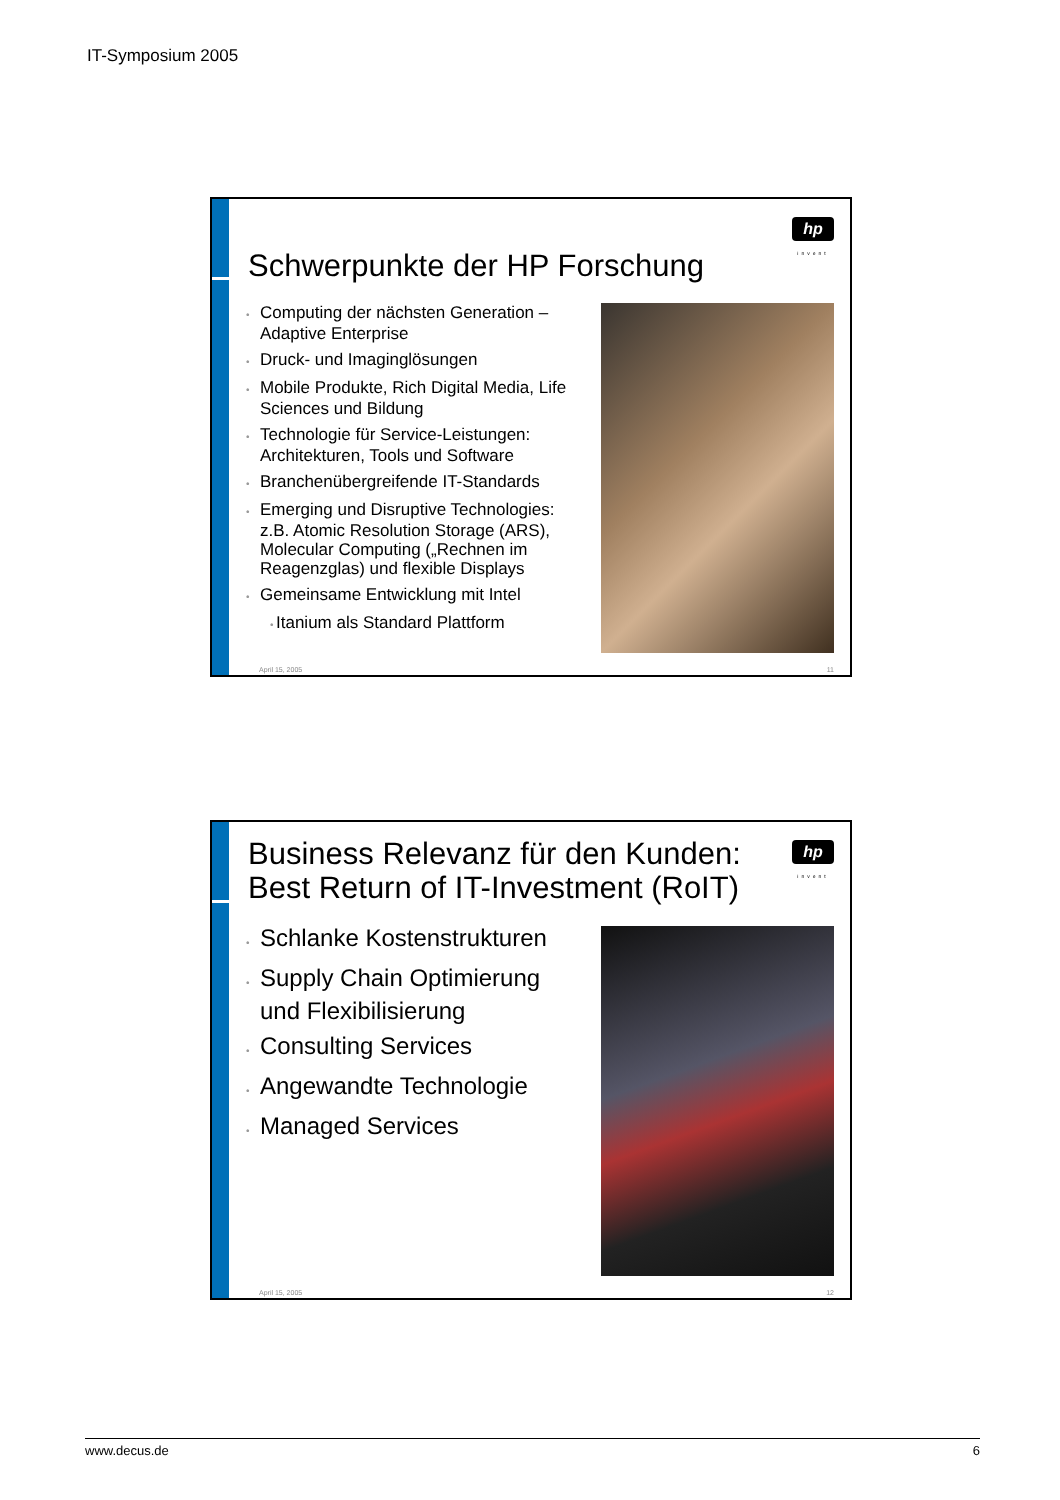IT-Symposium 2005
Schwerpunkte der HP Forschung
hp
invent
• Computing der nächsten Generation – Adaptive Enterprise
• Druck- und Imaginglösungen
• Mobile Produkte, Rich Digital Media, Life Sciences und Bildung
• Technologie für Service-Leistungen: Architekturen, Tools und Software
• Branchenübergreifende IT-Standards
• Emerging und Disruptive Technologies: z.B. Atomic Resolution Storage (ARS), Molecular Computing („Rechnen im Reagenzglas) und flexible Displays
• Gemeinsame Entwicklung mit Intel
• Itanium als Standard Plattform
April 15, 2005 11
Business Relevanz für den Kunden:
Best Return of IT-Investment (RoIT)
hp
invent
• Schlanke Kostenstrukturen
• Supply Chain Optimierung und Flexibilisierung
• Consulting Services
• Angewandte Technologie
• Managed Services
April 15, 2005 12
www.decus.de 6